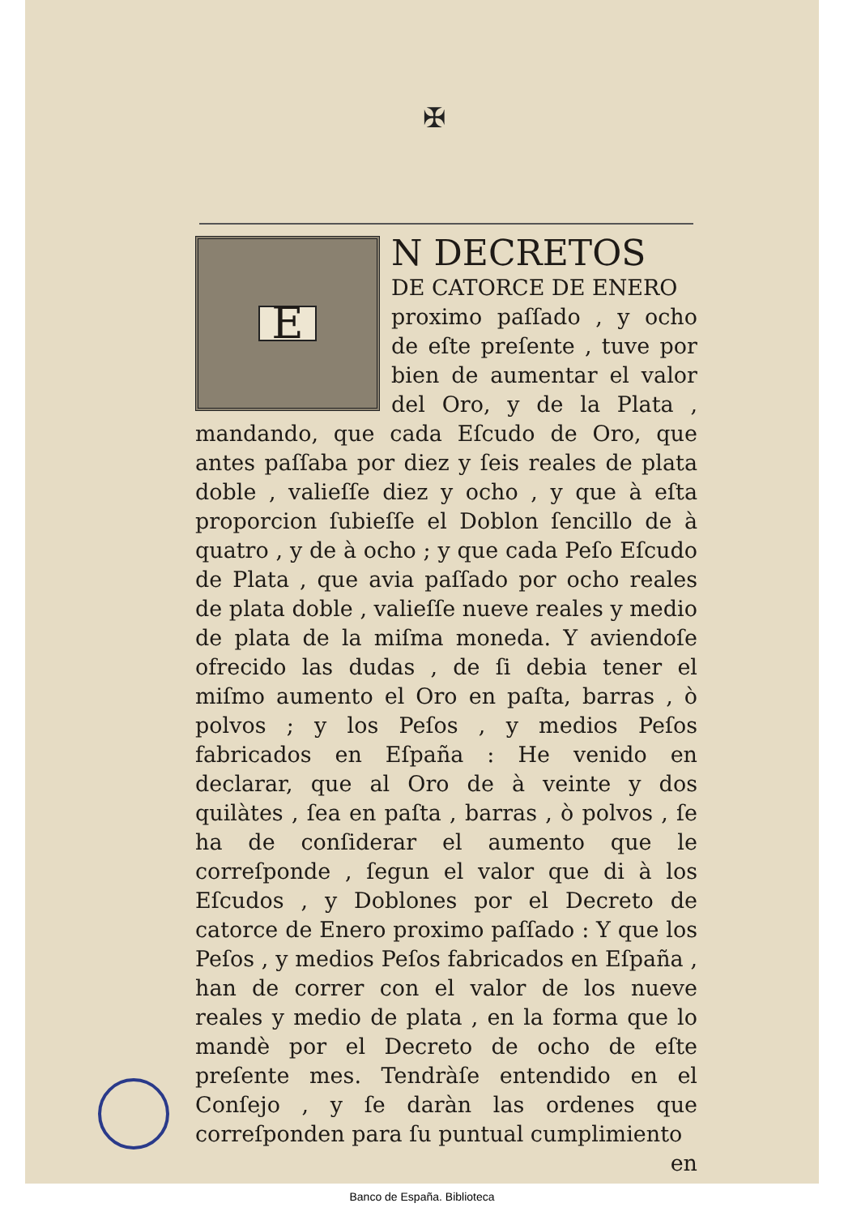✠
E
N DECRETOS
DE CATORCE DE ENERO
proximo paſſado , y ocho de eſte preſente , tuve por bien de aumentar el valor del Oro, y de la Plata , mandando, que cada Eſcudo de Oro, que antes paſſaba por diez y ſeis reales de plata doble , valieſſe diez y ocho , y que à eſta proporcion ſubieſſe el Doblon ſencillo de à quatro , y de à ocho ; y que cada Peſo Eſcudo de Plata , que avia paſſado por ocho reales de plata doble , valieſſe nueve reales y medio de plata de la miſma moneda. Y aviendoſe ofrecido las dudas , de ſi debia tener el miſmo aumento el Oro en paſta, barras , ò polvos ; y los Peſos , y medios Peſos fabricados en Eſpaña : He venido en declarar, que al Oro de à veinte y dos quilàtes , ſea en paſta , barras , ò polvos , ſe ha de conſiderar el aumento que le correſponde , ſegun el valor que di à los Eſcudos , y Doblones por el Decreto de catorce de Enero proximo paſſado : Y que los Peſos , y medios Peſos fabricados en Eſpaña , han de correr con el valor de los nueve reales y medio de plata , en la forma que lo mandè por el Decreto de ocho de eſte preſente mes. Tendràſe entendido en el Conſejo , y ſe daràn las ordenes que correſponden para ſu puntual cumplimiento
en
Banco de España. Biblioteca